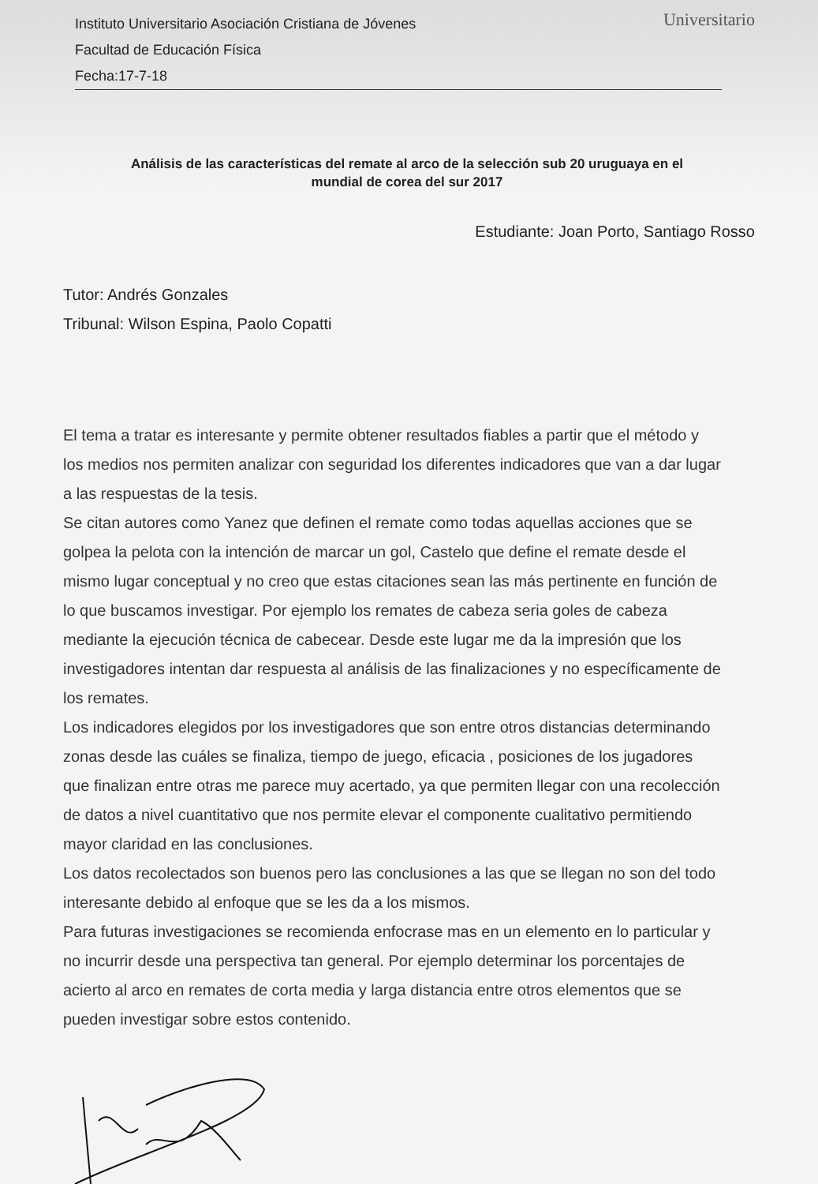Universitario
Instituto Universitario Asociación Cristiana de Jóvenes
Facultad de Educación Física
Fecha:17-7-18
Análisis de las características del remate al arco de la selección sub 20 uruguaya en el
mundial de corea del sur 2017
Estudiante: Joan Porto, Santiago Rosso
Tutor: Andrés Gonzales
Tribunal: Wilson Espina, Paolo Copatti
El tema a tratar es interesante y permite obtener resultados fiables a partir que el método y los medios nos permiten analizar con seguridad los diferentes indicadores que van a dar lugar a las respuestas de la tesis.
Se citan autores como Yanez que definen el remate como todas aquellas acciones que se golpea la pelota con la intención de marcar un gol, Castelo que define el remate desde el mismo lugar conceptual y no creo que estas citaciones sean las más pertinente en función de lo que buscamos investigar. Por ejemplo los remates de cabeza seria goles de cabeza mediante la ejecución técnica de cabecear. Desde este lugar me da la impresión que los investigadores intentan dar respuesta al análisis de las finalizaciones y no específicamente de los remates.
Los indicadores elegidos por los investigadores que son entre otros distancias determinando zonas desde las cuáles se finaliza, tiempo de juego, eficacia , posiciones de los jugadores que finalizan entre otras me parece muy acertado, ya que permiten llegar con una recolección de datos a nivel cuantitativo que nos permite elevar el componente cualitativo permitiendo mayor claridad en las conclusiones.
Los datos recolectados son buenos pero las conclusiones a las que se llegan no son del todo interesante debido al enfoque que se les da a los mismos.
Para futuras investigaciones se recomienda enfocrase mas en un elemento en lo particular y no incurrir desde una perspectiva tan general. Por ejemplo determinar los porcentajes de acierto al arco en remates de corta media y larga distancia entre otros elementos que se pueden investigar sobre estos contenido.